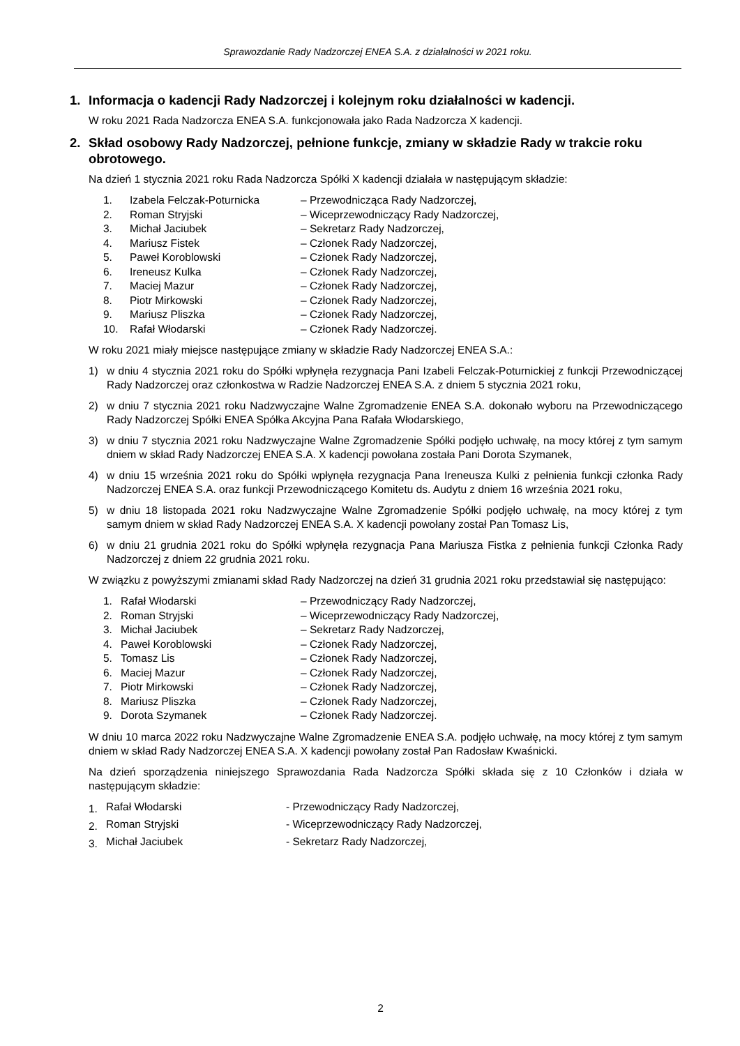Sprawozdanie Rady Nadzorczej ENEA S.A. z działalności w 2021 roku.
1. Informacja o kadencji Rady Nadzorczej i kolejnym roku działalności w kadencji.
W roku 2021 Rada Nadzorcza ENEA S.A. funkcjonowała jako Rada Nadzorcza X kadencji.
2. Skład osobowy Rady Nadzorczej, pełnione funkcje, zmiany w składzie Rady w trakcie roku obrotowego.
Na dzień 1 stycznia 2021 roku Rada Nadzorcza Spółki X kadencji działała w następującym składzie:
| 1. | Izabela Felczak-Poturnicka | – Przewodnicząca Rady Nadzorczej, |
| 2. | Roman Stryjski | – Wiceprzewodniczący Rady Nadzorczej, |
| 3. | Michał Jaciubek | – Sekretarz Rady Nadzorczej, |
| 4. | Mariusz Fistek | – Członek Rady Nadzorczej, |
| 5. | Paweł Koroblowski | – Członek Rady Nadzorczej, |
| 6. | Ireneusz Kulka | – Członek Rady Nadzorczej, |
| 7. | Maciej Mazur | – Członek Rady Nadzorczej, |
| 8. | Piotr Mirkowski | – Członek Rady Nadzorczej, |
| 9. | Mariusz Pliszka | – Członek Rady Nadzorczej, |
| 10. | Rafał Włodarski | – Członek Rady Nadzorczej. |
W roku 2021 miały miejsce następujące zmiany w składzie Rady Nadzorczej ENEA S.A.:
1) w dniu 4 stycznia 2021 roku do Spółki wpłynęła rezygnacja Pani Izabeli Felczak-Poturnickiej z funkcji Przewodniczącej Rady Nadzorczej oraz członkostwa w Radzie Nadzorczej ENEA S.A. z dniem 5 stycznia 2021 roku,
2) w dniu 7 stycznia 2021 roku Nadzwyczajne Walne Zgromadzenie ENEA S.A. dokonało wyboru na Przewodniczącego Rady Nadzorczej Spółki ENEA Spółka Akcyjna Pana Rafała Włodarskiego,
3) w dniu 7 stycznia 2021 roku Nadzwyczajne Walne Zgromadzenie Spółki podjęło uchwałę, na mocy której z tym samym dniem w skład Rady Nadzorczej ENEA S.A. X kadencji powołana została Pani Dorota Szymanek,
4) w dniu 15 września 2021 roku do Spółki wpłynęła rezygnacja Pana Ireneusza Kulki z pełnienia funkcji członka Rady Nadzorczej ENEA S.A. oraz funkcji Przewodniczącego Komitetu ds. Audytu z dniem 16 września 2021 roku,
5) w dniu 18 listopada 2021 roku Nadzwyczajne Walne Zgromadzenie Spółki podjęło uchwałę, na mocy której z tym samym dniem w skład Rady Nadzorczej ENEA S.A. X kadencji powołany został Pan Tomasz Lis,
6) w dniu 21 grudnia 2021 roku do Spółki wpłynęła rezygnacja Pana Mariusza Fistka z pełnienia funkcji Członka Rady Nadzorczej z dniem 22 grudnia 2021 roku.
W związku z powyższymi zmianami skład Rady Nadzorczej na dzień 31 grudnia 2021 roku przedstawiał się następująco:
| 1. | Rafał Włodarski | – Przewodniczący Rady Nadzorczej, |
| 2. | Roman Stryjski | – Wiceprzewodniczący Rady Nadzorczej, |
| 3. | Michał Jaciubek | – Sekretarz Rady Nadzorczej, |
| 4. | Paweł Koroblowski | – Członek Rady Nadzorczej, |
| 5. | Tomasz Lis | – Członek Rady Nadzorczej, |
| 6. | Maciej Mazur | – Członek Rady Nadzorczej, |
| 7. | Piotr Mirkowski | – Członek Rady Nadzorczej, |
| 8. | Mariusz Pliszka | – Członek Rady Nadzorczej, |
| 9. | Dorota Szymanek | – Członek Rady Nadzorczej. |
W dniu 10 marca 2022 roku Nadzwyczajne Walne Zgromadzenie ENEA S.A. podjęło uchwałę, na mocy której z tym samym dniem w skład Rady Nadzorczej ENEA S.A. X kadencji powołany został Pan Radosław Kwaśnicki.
Na dzień sporządzenia niniejszego Sprawozdania Rada Nadzorcza Spółki składa się z 10 Członków i działa w następującym składzie:
| 1. | Rafał Włodarski | - Przewodniczący Rady Nadzorczej, |
| 2. | Roman Stryjski | - Wiceprzewodniczący Rady Nadzorczej, |
| 3. | Michał Jaciubek | - Sekretarz Rady Nadzorczej, |
2